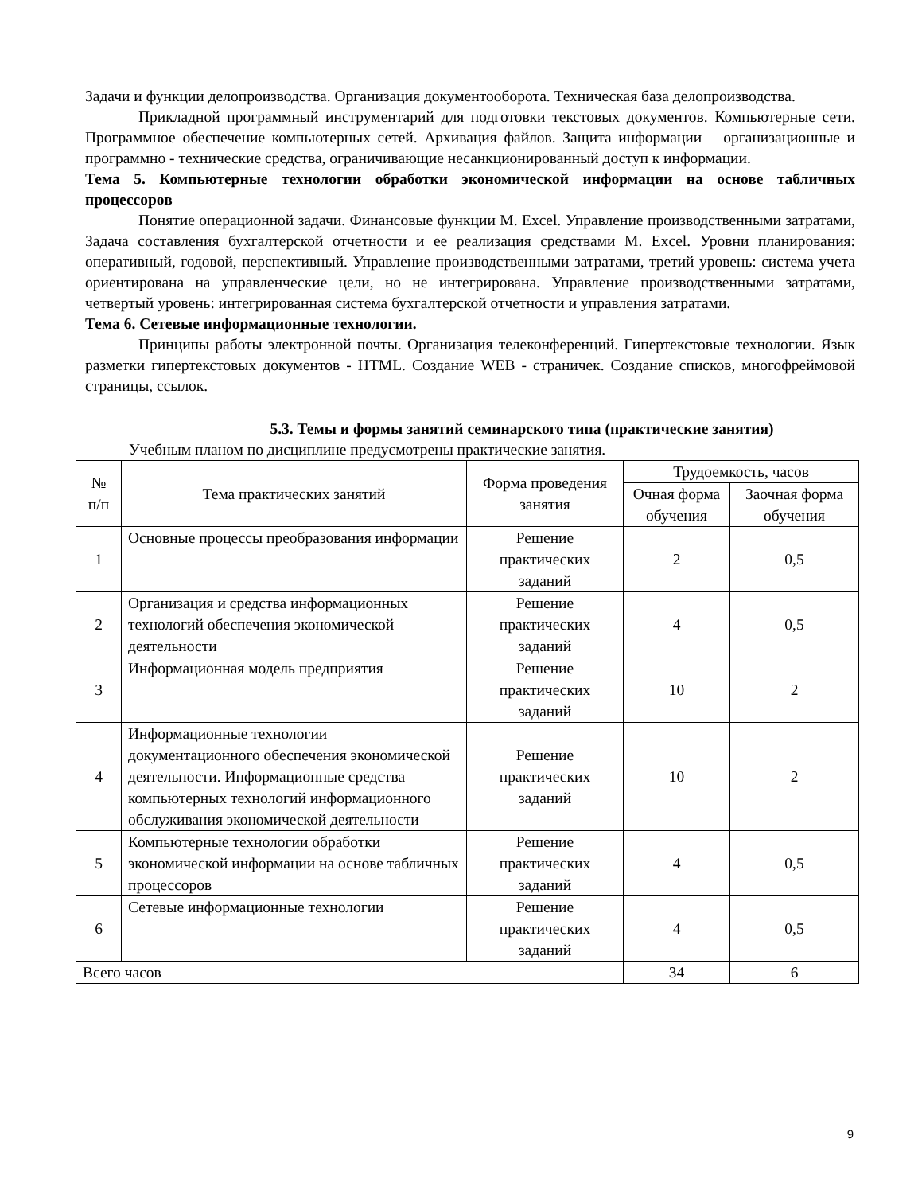Задачи и функции делопроизводства. Организация документооборота. Техническая база делопроизводства.
Прикладной программный инструментарий для подготовки текстовых документов. Компьютерные сети. Программное обеспечение компьютерных сетей. Архивация файлов. Защита информации – организационные и программно - технические средства, ограничивающие несанкционированный доступ к информации.
Тема 5. Компьютерные технологии обработки экономической информации на основе табличных процессоров
Понятие операционной задачи. Финансовые функции M. Excel. Управление производственными затратами, Задача составления бухгалтерской отчетности и ее реализация средствами M. Excel. Уровни планирования: оперативный, годовой, перспективный. Управление производственными затратами, третий уровень: система учета ориентирована на управленческие цели, но не интегрирована. Управление производственными затратами, четвертый уровень: интегрированная система бухгалтерской отчетности и управления затратами.
Тема 6. Сетевые информационные технологии.
Принципы работы электронной почты. Организация телеконференций. Гипертекстовые технологии. Язык разметки гипертекстовых документов - HTML. Создание WEB - страничек. Создание списков, многофреймовой страницы, ссылок.
5.3. Темы и формы занятий семинарского типа (практические занятия)
Учебным планом по дисциплине предусмотрены практические занятия.
| № п/п | Тема практических занятий | Форма проведения занятия | Трудоемкость, часов | |
| --- | --- | --- | --- | --- |
| | | | Очная форма обучения | Заочная форма обучения |
| 1 | Основные процессы преобразования информации | Решение практических заданий | 2 | 0,5 |
| 2 | Организация и средства информационных технологий обеспечения экономической деятельности | Решение практических заданий | 4 | 0,5 |
| 3 | Информационная модель предприятия | Решение практических заданий | 10 | 2 |
| 4 | Информационные технологии документационного обеспечения экономической деятельности. Информационные средства компьютерных технологий информационного обслуживания экономической деятельности | Решение практических заданий | 10 | 2 |
| 5 | Компьютерные технологии обработки экономической информации на основе табличных процессоров | Решение практических заданий | 4 | 0,5 |
| 6 | Сетевые информационные технологии | Решение практических заданий | 4 | 0,5 |
| Всего часов | | | 34 | 6 |
9